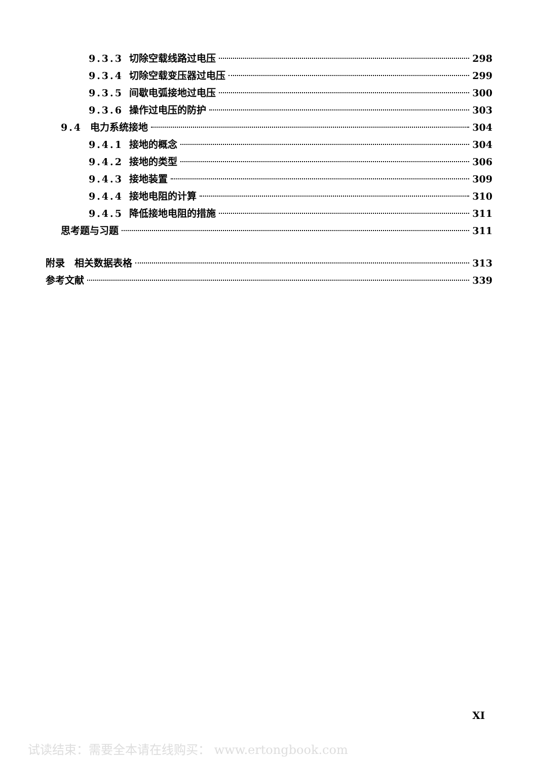9.3.3 切除空载线路过电压 298
9.3.4 切除空载变压器过电压 299
9.3.5 间歇电弧接地过电压 300
9.3.6 操作过电压的防护 303
9.4 电力系统接地 304
9.4.1 接地的概念 304
9.4.2 接地的类型 306
9.4.3 接地装置 309
9.4.4 接地电阻的计算 310
9.4.5 降低接地电阻的措施 311
思考题与习题 311
附录　相关数据表格 313
参考文献 339
XI
试读结束：需要全本请在线购买： www.ertongbook.com